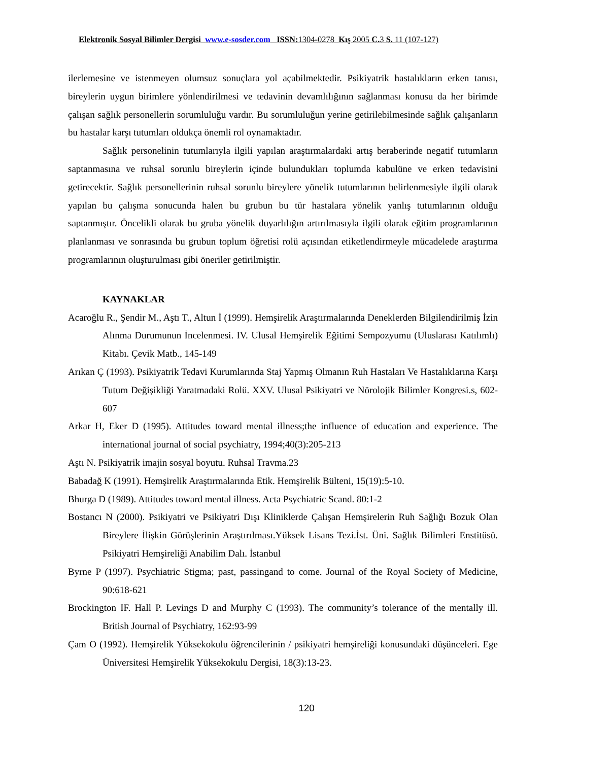Elektronik Sosyal Bilimler Dergisi www.e-sosder.com ISSN: 1304-0278 Kış 2005 C. 3 S. 11 (107-127)
ilerlemesine ve istenmeyen olumsuz sonuçlara yol açabilmektedir. Psikiyatrik hastalıkların erken tanısı, bireylerin uygun birimlere yönlendirilmesi ve tedavinin devamlılığının sağlanması konusu da her birimde çalışan sağlık personellerin sorumluluğu vardır. Bu sorumluluğun yerine getirilebilmesinde sağlık çalışanların bu hastalar karşı tutumları oldukça önemli rol oynamaktadır.
Sağlık personelinin tutumlarıyla ilgili yapılan araştırmalardaki artış beraberinde negatif tutumların saptanmasına ve ruhsal sorunlu bireylerin içinde bulundukları toplumda kabulüne ve erken tedavisini getirecektir. Sağlık personellerinin ruhsal sorunlu bireylere yönelik tutumlarının belirlenmesiyle ilgili olarak yapılan bu çalışma sonucunda halen bu grubun bu tür hastalara yönelik yanlış tutumlarının olduğu saptanmıştır. Öncelikli olarak bu gruba yönelik duyarlılığın artırılmasıyla ilgili olarak eğitim programlarının planlanması ve sonrasında bu grubun toplum öğretisi rolü açısından etiketlendirmeyle mücadelede araştırma programlarının oluşturulması gibi öneriler getirilmiştir.
KAYNAKLAR
Acaroğlu R., Şendir M., Aştı T., Altun İ (1999). Hemşirelik Araştırmalarında Deneklerden Bilgilendirilmiş İzin Alınma Durumunun İncelenmesi. IV. Ulusal Hemşirelik Eğitimi Sempozyumu (Uluslarası Katılımlı) Kitabı. Çevik Matb., 145-149
Arıkan Ç (1993). Psikiyatrik Tedavi Kurumlarında Staj Yapmış Olmanın Ruh Hastaları Ve Hastalıklarına Karşı Tutum Değişikliği Yaratmadaki Rolü. XXV. Ulusal Psikiyatri ve Nörolojik Bilimler Kongresi.s, 602-607
Arkar H, Eker D (1995). Attitudes toward mental illness;the influence of education and experience. The international journal of social psychiatry, 1994;40(3):205-213
Aştı N. Psikiyatrik imajin sosyal boyutu. Ruhsal Travma.23
Babadağ K (1991). Hemşirelik Araştırmalarında Etik. Hemşirelik Bülteni, 15(19):5-10.
Bhurga D (1989). Attitudes toward mental illness. Acta Psychiatric Scand. 80:1-2
Bostancı N (2000). Psikiyatri ve Psikiyatri Dışı Kliniklerde Çalışan Hemşirelerin Ruh Sağlığı Bozuk Olan Bireylere İlişkin Görüşlerinin Araştırılması.Yüksek Lisans Tezi.İst. Üni. Sağlık Bilimleri Enstitüsü. Psikiyatri Hemşireliği Anabilim Dalı. İstanbul
Byrne P (1997). Psychiatric Stigma; past, passingand to come. Journal of the Royal Society of Medicine, 90:618-621
Brockington IF. Hall P. Levings D and Murphy C (1993). The community’s tolerance of the mentally ill. British Journal of Psychiatry, 162:93-99
Çam O (1992). Hemşirelik Yüksekokulu öğrencilerinin / psikiyatri hemşireliği konusundaki düşünceleri. Ege Üniversitesi Hemşirelik Yüksekokulu Dergisi, 18(3):13-23.
120